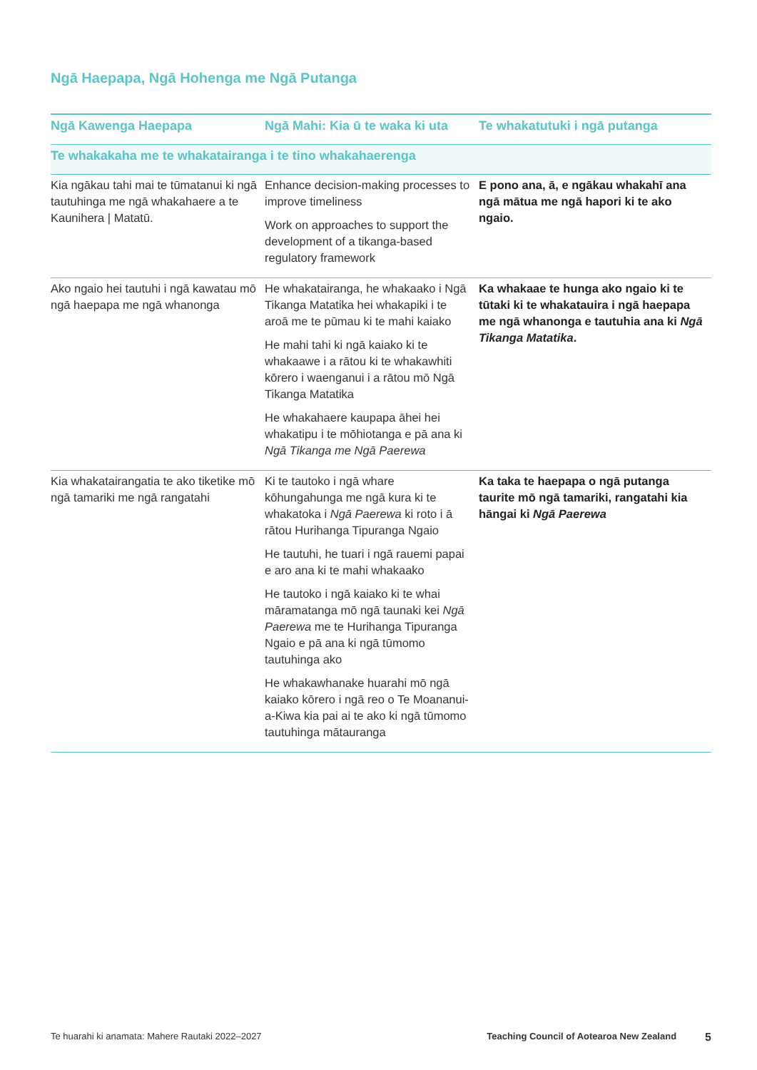Ngā Haepapa, Ngā Hohenga me Ngā Putanga
| Ngā Kawenga Haepapa | Ngā Mahi: Kia ū te waka ki uta | Te whakatutuki i ngā putanga |
| --- | --- | --- |
| Te whakakaha me te whakatairanga i te tino whakahaerenga | | |
| Kia ngākau tahi mai te tūmatanui ki ngā tautuhinga me ngā whakahaere a te Kaunihera / Matatū. | Enhance decision-making processes to improve timeliness Work on approaches to support the development of a tikanga-based regulatory framework | E pono ana, ā, e ngākau whakahī ana ngā mātua me ngā hapori ki te ako ngaio. |
| Ako ngaio hei tautuhi i ngā kawatau mō ngā haepapa me ngā whanonga | He whakatairanga, he whakaako i Ngā Tikanga Matatika hei whakapiki i te aroā me te pūmau ki te mahi kaiako He mahi tahi ki ngā kaiako ki te whakaawe i a rātou ki te whakawhiti kōrero i waenganui i a rātou mō Ngā Tikanga Matatika He whakahaere kaupapa āhei hei whakatipu i te mōhiotanga e pā ana ki Ngā Tikanga me Ngā Paerewa | Ka whakaae te hunga ako ngaio ki te tūtaki ki te whakatauira i ngā haepapa me ngā whanonga e tautuhia ana ki Ngā Tikanga Matatika . |
| Kia whakatairangatia te ako tiketike mō ngā tamariki me ngā rangatahi | Ki te tautoko i ngā whare kōhungahunga me ngā kura ki te whakatoka i Ngā Paerewa ki roto i ā rātou Hurihanga Tipuranga Ngaio He tautuhi, he tuari i ngā rauemi papai e aro ana ki te mahi whakaako He tautoko i ngā kaiako ki te whai māramatanga mō ngā taunaki kei Ngā Paerewa me te Hurihanga Tipuranga Ngaio e pā ana ki ngā tūmomo tautuhinga ako He whakawhanake huarahi mō ngā kaiako kōrero i ngā reo o Te Moananui-a-Kiwa kia pai ai te ako ki ngā tūmomo tautuhinga mātauranga | Ka taka te haepapa o ngā putanga taurite mō ngā tamariki, rangatahi kia hāngai ki Ngā Paerewa |
Te huarahi ki anamata: Mahere Rautaki 2022–2027 Teaching Council of Aotearoa New Zealand 5